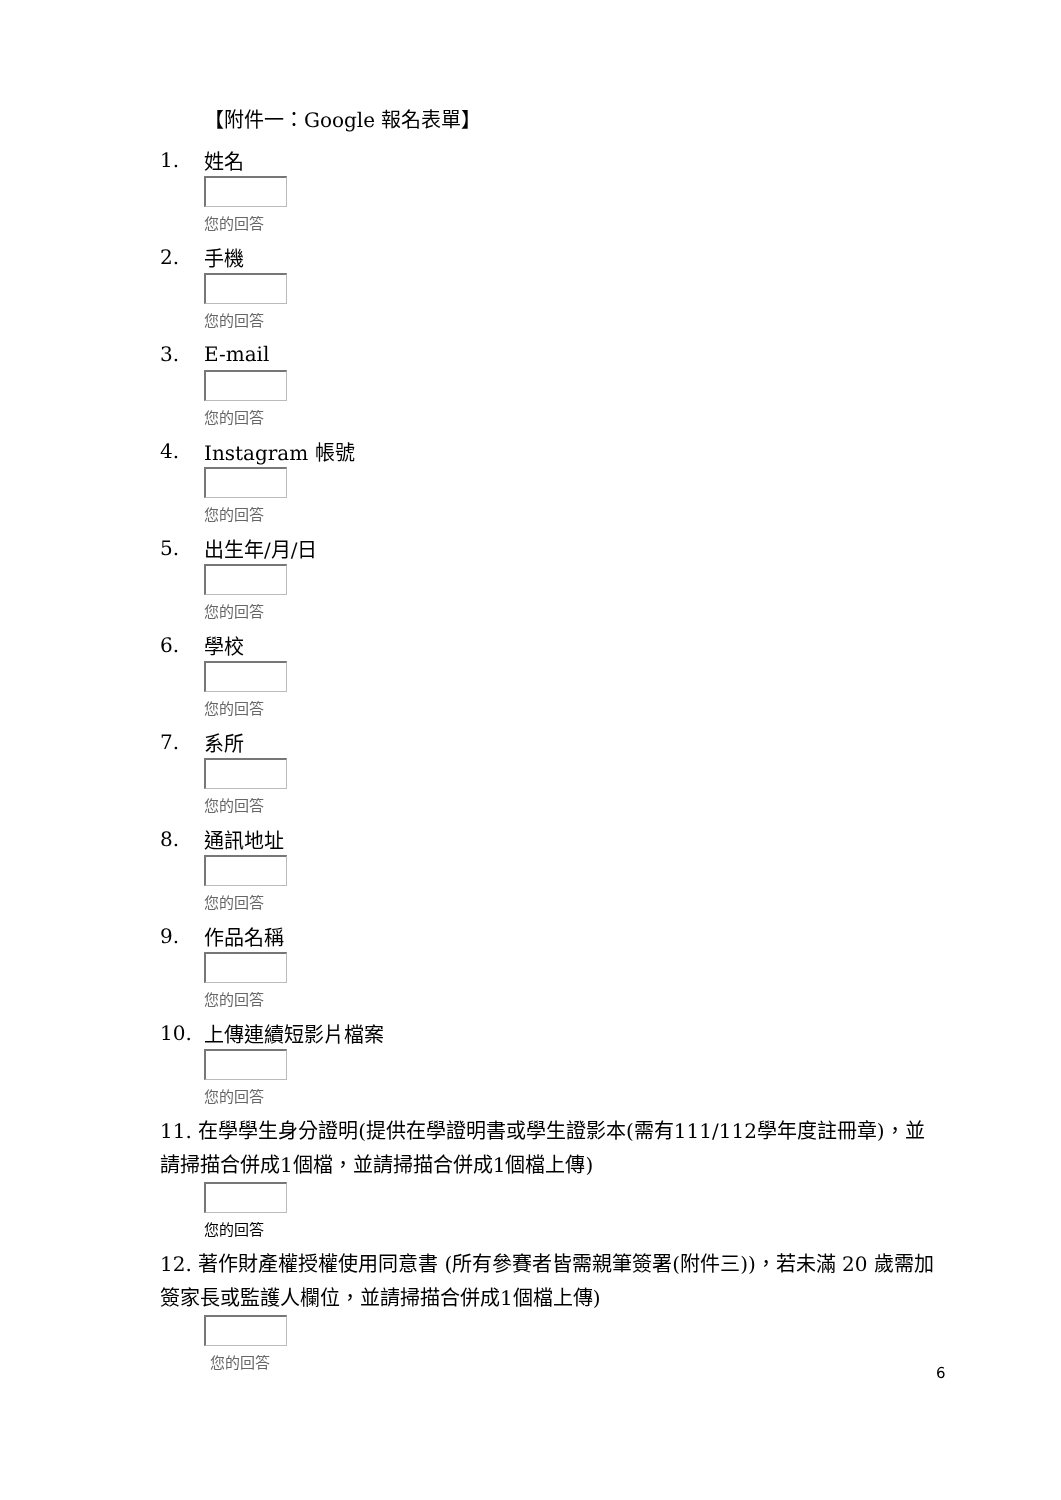【附件一：Google 報名表單】
1. 姓名
您的回答
2. 手機
您的回答
3. E-mail
您的回答
4. Instagram 帳號
您的回答
5. 出生年/月/日
您的回答
6. 學校
您的回答
7. 系所
您的回答
8. 通訊地址
您的回答
9. 作品名稱
您的回答
10. 上傳連續短影片檔案
您的回答
11. 在學學生身分證明(提供在學證明書或學生證影本(需有111/112學年度註冊章)，並請掃描合併成1個檔，並請掃描合併成1個檔上傳)
您的回答
12. 著作財產權授權使用同意書 (所有參賽者皆需親筆簽署(附件三))，若未滿 20 歲需加簽家長或監護人欄位，並請掃描合併成1個檔上傳)
您的回答
6